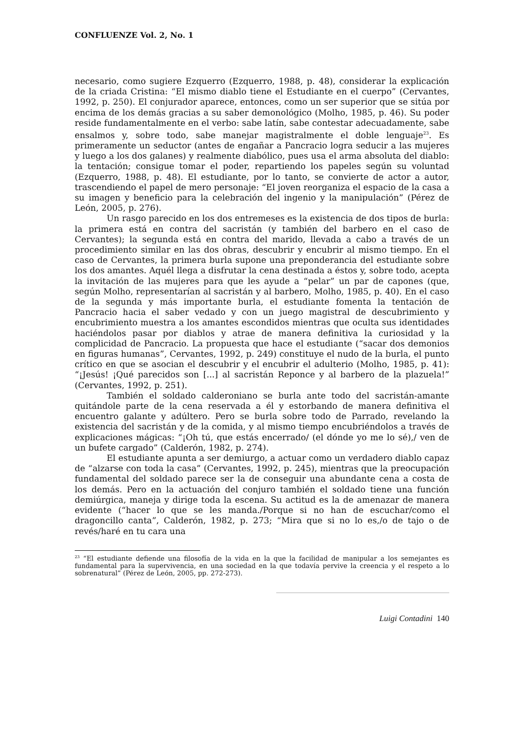CONFLUENZE Vol. 2, No. 1
necesario, como sugiere Ezquerro (Ezquerro, 1988, p. 48), considerar la explicación de la criada Cristina: “El mismo diablo tiene el Estudiante en el cuerpo” (Cervantes, 1992, p. 250). El conjurador aparece, entonces, como un ser superior que se sitúa por encima de los demás gracias a su saber demonológico (Molho, 1985, p. 46). Su poder reside fundamentalmente en el verbo: sabe latín, sabe contestar adecuadamente, sabe ensalmos y, sobre todo, sabe manejar magistralmente el doble lenguaje<sup>23</sup>. Es primeramente un seductor (antes de engañar a Pancracio logra seducir a las mujeres y luego a los dos galanes) y realmente diabólico, pues usa el arma absoluta del diablo: la tentación; consigue tomar el poder, repartiendo los papeles según su voluntad (Ezquerro, 1988, p. 48). El estudiante, por lo tanto, se convierte de actor a autor, trascendiendo el papel de mero personaje: “El joven reorganiza el espacio de la casa a su imagen y beneficio para la celebración del ingenio y la manipulación” (Pérez de León, 2005, p. 276).
Un rasgo parecido en los dos entremeses es la existencia de dos tipos de burla: la primera está en contra del sacristán (y también del barbero en el caso de Cervantes); la segunda está en contra del marido, llevada a cabo a través de un procedimiento similar en las dos obras, descubrir y encubrir al mismo tiempo. En el caso de Cervantes, la primera burla supone una preponderancia del estudiante sobre los dos amantes. Aquél llega a disfrutar la cena destinada a éstos y, sobre todo, acepta la invitación de las mujeres para que les ayude a “pelar” un par de capones (que, según Molho, representarían al sacristán y al barbero, Molho, 1985, p. 40). En el caso de la segunda y más importante burla, el estudiante fomenta la tentación de Pancracio hacia el saber vedado y con un juego magistral de descubrimiento y encubrimiento muestra a los amantes escondidos mientras que oculta sus identidades haciéndolos pasar por diablos y atrae de manera definitiva la curiosidad y la complicidad de Pancracio. La propuesta que hace el estudiante (“sacar dos demonios en figuras humanas”, Cervantes, 1992, p. 249) constituye el nudo de la burla, el punto crítico en que se asocian el descubrir y el encubrir el adulterio (Molho, 1985, p. 41): “¡Jesús! ¡Qué parecidos son [...] al sacristán Reponce y al barbero de la plazuela!” (Cervantes, 1992, p. 251).
También el soldado calderoniano se burla ante todo del sacristán-amante quitándole parte de la cena reservada a él y estorbando de manera definitiva el encuentro galante y adúltero. Pero se burla sobre todo de Parrado, revelando la existencia del sacristán y de la comida, y al mismo tiempo encubriéndolos a través de explicaciones mágicas: “¡Oh tú, que estás encerrado/ (el dónde yo me lo sé),/ ven de un bufete cargado” (Calderón, 1982, p. 274).
El estudiante apunta a ser demiurgo, a actuar como un verdadero diablo capaz de “alzarse con toda la casa” (Cervantes, 1992, p. 245), mientras que la preocupación fundamental del soldado parece ser la de conseguir una abundante cena a costa de los demás. Pero en la actuación del conjuro también el soldado tiene una función demiúrgica, maneja y dirige toda la escena. Su actitud es la de amenazar de manera evidente (“hacer lo que se les manda./Porque si no han de escuchar/como el dragoncillo canta”, Calderón, 1982, p. 273; “Mira que si no lo es,/o de tajo o de revés/haré en tu cara una
<sup>23</sup> “El estudiante defiende una filosofía de la vida en la que la facilidad de manipular a los semejantes es fundamental para la supervivencia, en una sociedad en la que todavía pervive la creencia y el respeto a lo sobrenatural” (Pérez de León, 2005, pp. 272-273).
Luigi Contadini 140